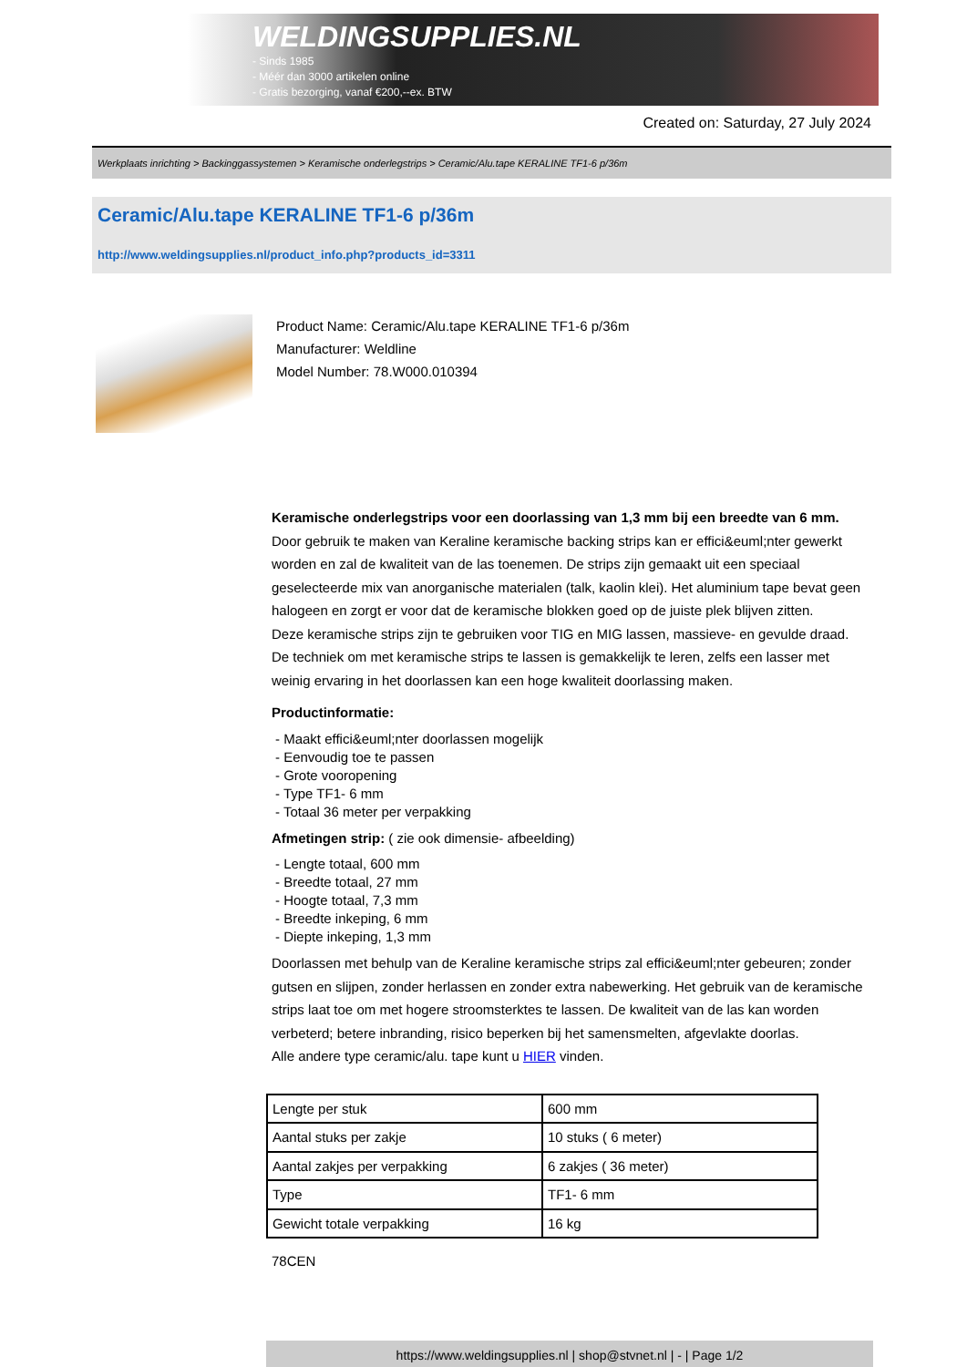WELDINGSUPPLIES.NL
- Sinds 1985
- Méér dan 3000 artikelen online
- Gratis bezorging, vanaf €200,--ex. BTW
Created on: Saturday, 27 July 2024
Werkplaats inrichting > Backinggassystemen > Keramische onderlegstrips > Ceramic/Alu.tape KERALINE TF1-6 p/36m
Ceramic/Alu.tape KERALINE TF1-6 p/36m
http://www.weldingsupplies.nl/product_info.php?products_id=3311
Product Name: Ceramic/Alu.tape KERALINE TF1-6 p/36m
Manufacturer: Weldline
Model Number: 78.W000.010394
Keramische onderlegstrips voor een doorlassing van 1,3 mm bij een breedte van 6 mm. Door gebruik te maken van Keraline keramische backing strips kan er effici&euml;nter gewerkt worden en zal de kwaliteit van de las toenemen. De strips zijn gemaakt uit een speciaal geselecteerde mix van anorganische materialen (talk, kaolin klei). Het aluminium tape bevat geen halogeen en zorgt er voor dat de keramische blokken goed op de juiste plek blijven zitten.
Deze keramische strips zijn te gebruiken voor TIG en MIG lassen, massieve- en gevulde draad. De techniek om met keramische strips te lassen is gemakkelijk te leren, zelfs een lasser met weinig ervaring in het doorlassen kan een hoge kwaliteit doorlassing maken.
Productinformatie:
- Maakt effici&euml;nter doorlassen mogelijk
- Eenvoudig toe te passen
- Grote vooropening
- Type TF1- 6 mm
- Totaal 36 meter per verpakking
Afmetingen strip: ( zie ook dimensie- afbeelding)
- Lengte totaal, 600 mm
- Breedte totaal, 27 mm
- Hoogte totaal, 7,3 mm
- Breedte inkeping, 6 mm
- Diepte inkeping, 1,3 mm
Doorlassen met behulp van de Keraline keramische strips zal effici&euml;nter gebeuren; zonder gutsen en slijpen, zonder herlassen en zonder extra nabewerking. Het gebruik van de keramische strips laat toe om met hogere stroomsterktes te lassen. De kwaliteit van de las kan worden verbeterd; betere inbranding, risico beperken bij het samensmelten, afgevlakte doorlas.
Alle andere type ceramic/alu. tape kunt u HIER vinden.
| Lengte per stuk | 600 mm |
| Aantal stuks per zakje | 10 stuks ( 6 meter) |
| Aantal zakjes per verpakking | 6 zakjes ( 36 meter) |
| Type | TF1- 6 mm |
| Gewicht totale verpakking | 16 kg |
78CEN
https://www.weldingsupplies.nl | shop@stvnet.nl | - | Page 1/2